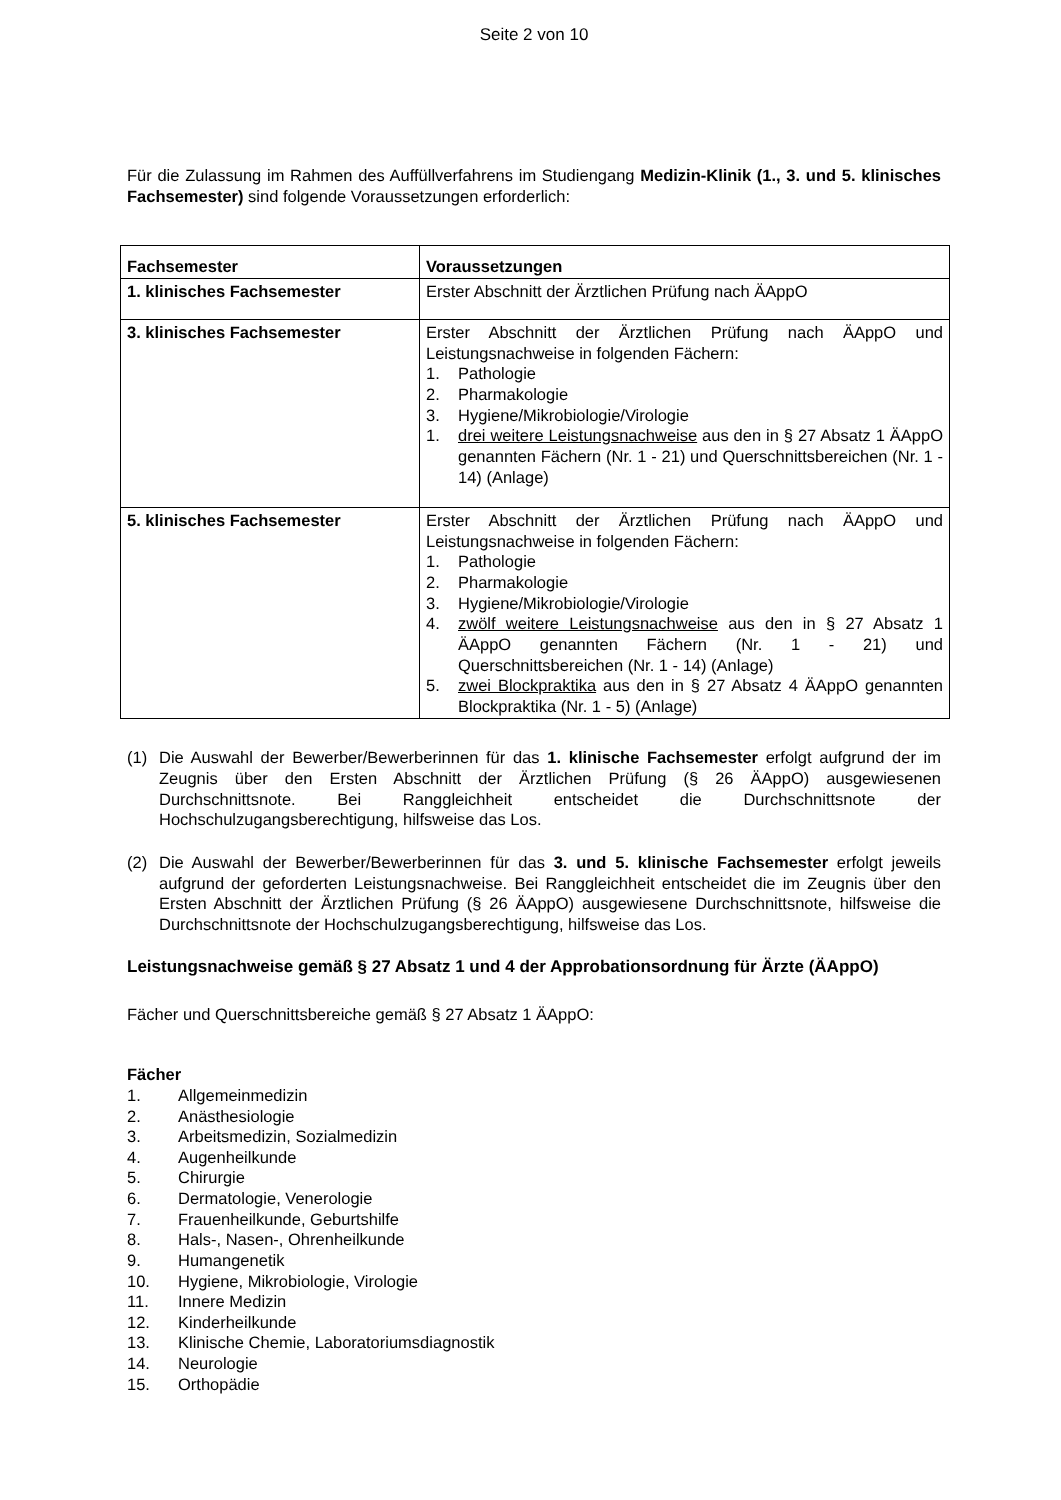Seite 2 von 10
Für die Zulassung im Rahmen des Auffüllverfahrens im Studiengang Medizin-Klinik (1., 3. und 5. klinisches Fachsemester) sind folgende Voraussetzungen erforderlich:
| Fachsemester | Voraussetzungen |
| --- | --- |
| 1. klinisches Fachsemester | Erster Abschnitt der Ärztlichen Prüfung nach ÄAppO |
| 3. klinisches Fachsemester | Erster Abschnitt der Ärztlichen Prüfung nach ÄAppO und Leistungsnachweise in folgenden Fächern: 1. Pathologie 2. Pharmakologie 3. Hygiene/Mikrobiologie/Virologie 1. drei weitere Leistungsnachweise aus den in § 27 Absatz 1 ÄAppO genannten Fächern (Nr. 1 - 21) und Querschnittsbereichen (Nr. 1 - 14) (Anlage) |
| 5. klinisches Fachsemester | Erster Abschnitt der Ärztlichen Prüfung nach ÄAppO und Leistungsnachweise in folgenden Fächern: 1. Pathologie 2. Pharmakologie 3. Hygiene/Mikrobiologie/Virologie 4. zwölf weitere Leistungsnachweise aus den in § 27 Absatz 1 ÄAppO genannten Fächern (Nr. 1 - 21) und Querschnittsbereichen (Nr. 1 - 14) (Anlage) 5. zwei Blockpraktika aus den in § 27 Absatz 4 ÄAppO genannten Blockpraktika (Nr. 1 - 5) (Anlage) |
(1) Die Auswahl der Bewerber/Bewerberinnen für das 1. klinische Fachsemester erfolgt aufgrund der im Zeugnis über den Ersten Abschnitt der Ärztlichen Prüfung (§ 26 ÄAppO) ausgewiesenen Durchschnittsnote. Bei Ranggleichheit entscheidet die Durchschnittsnote der Hochschulzugangsberechtigung, hilfsweise das Los.
(2) Die Auswahl der Bewerber/Bewerberinnen für das 3. und 5. klinische Fachsemester erfolgt jeweils aufgrund der geforderten Leistungsnachweise. Bei Ranggleichheit entscheidet die im Zeugnis über den Ersten Abschnitt der Ärztlichen Prüfung (§ 26 ÄAppO) ausgewiesene Durchschnittsnote, hilfsweise die Durchschnittsnote der Hochschulzugangsberechtigung, hilfsweise das Los.
Leistungsnachweise gemäß § 27 Absatz 1 und 4 der Approbationsordnung für Ärzte (ÄAppO)
Fächer und Querschnittsbereiche gemäß § 27 Absatz 1 ÄAppO:
Fächer
1. Allgemeinmedizin
2. Anästhesiologie
3. Arbeitsmedizin, Sozialmedizin
4. Augenheilkunde
5. Chirurgie
6. Dermatologie, Venerologie
7. Frauenheilkunde, Geburtshilfe
8. Hals-, Nasen-, Ohrenheilkunde
9. Humangenetik
10. Hygiene, Mikrobiologie, Virologie
11. Innere Medizin
12. Kinderheilkunde
13. Klinische Chemie, Laboratoriumsdiagnostik
14. Neurologie
15. Orthopädie